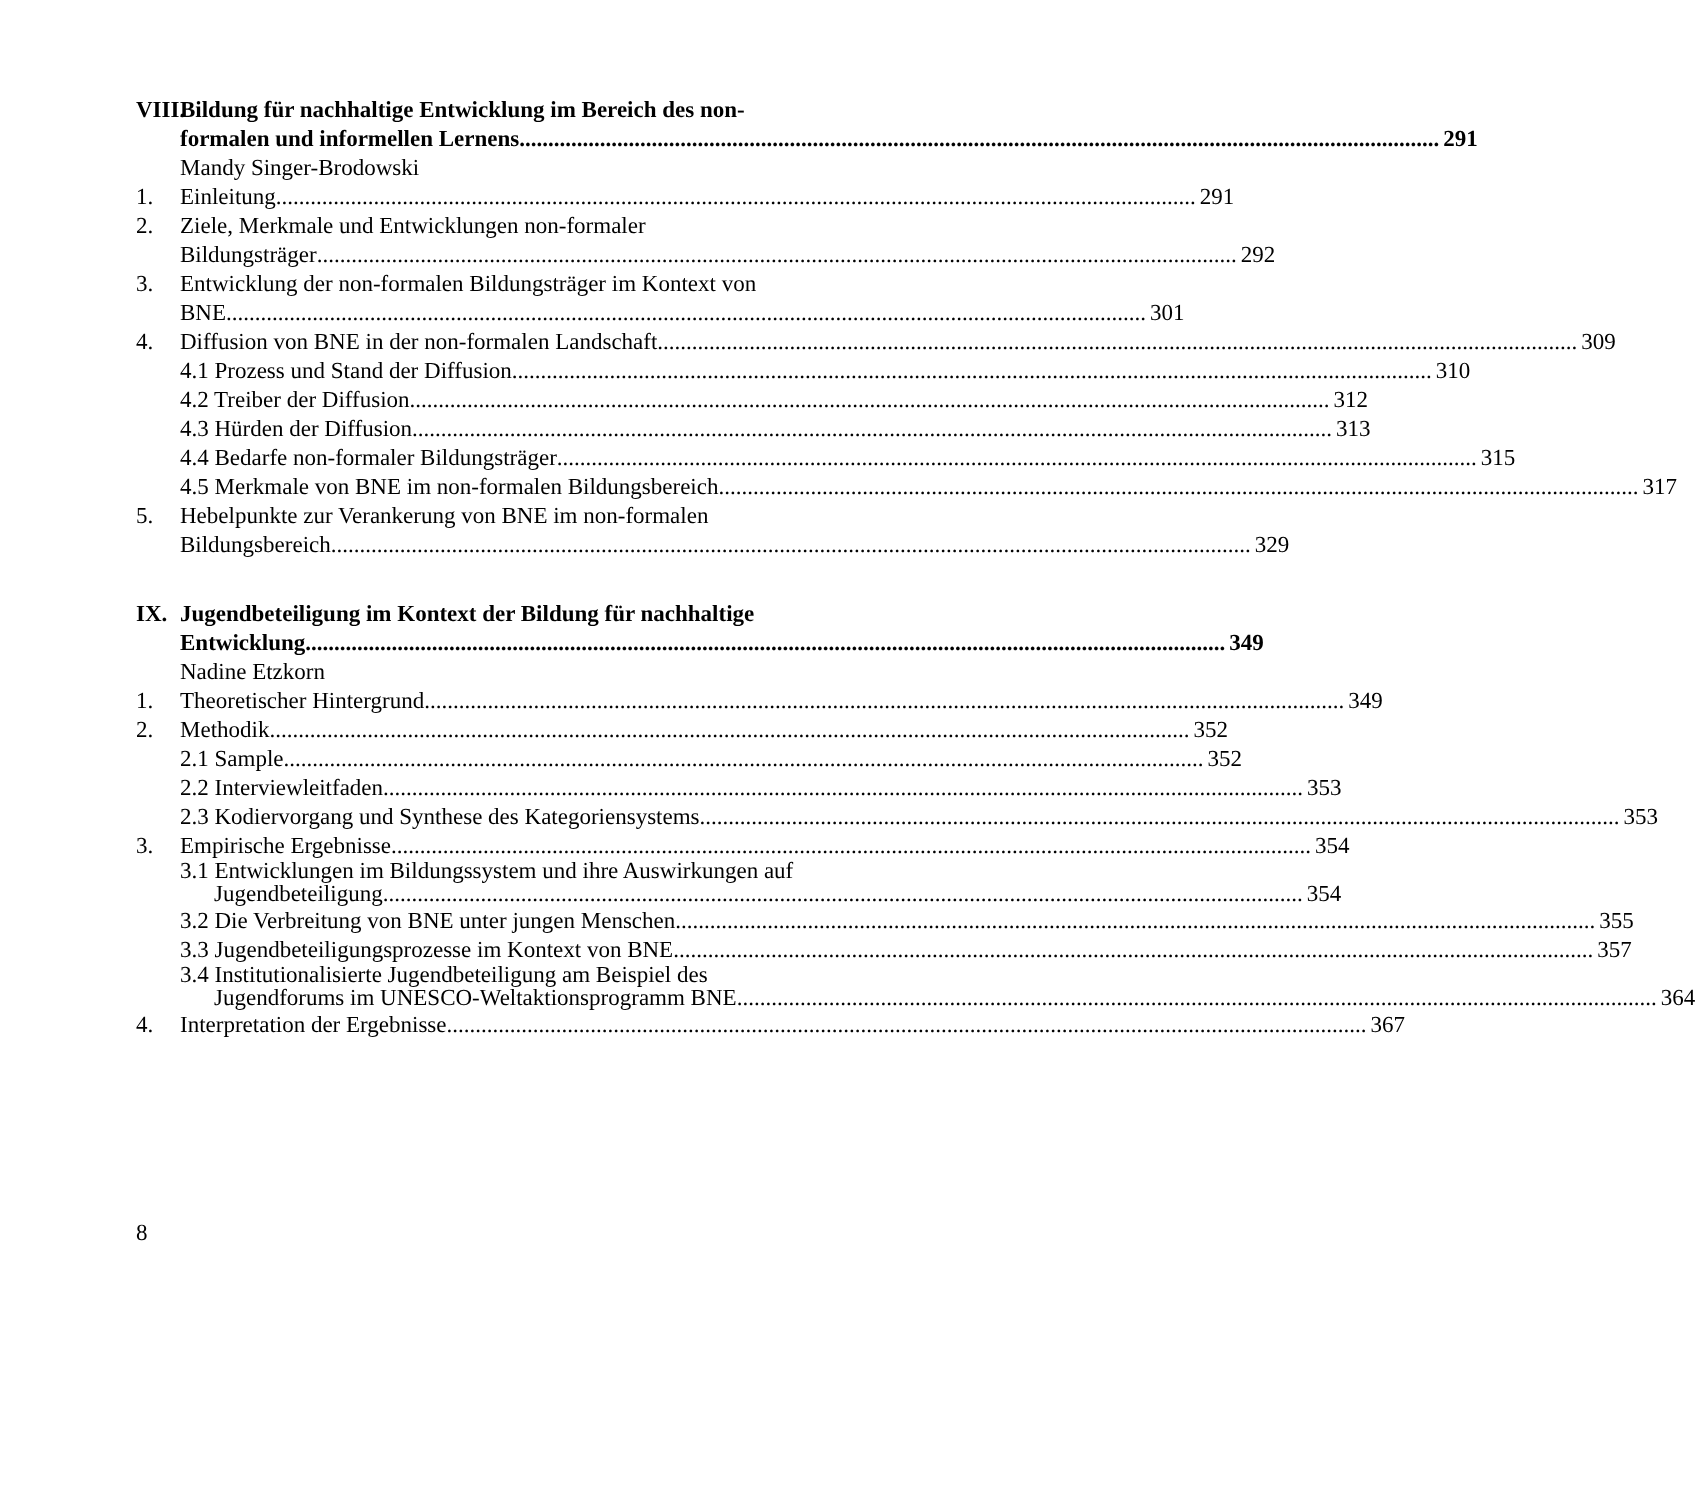VIII. Bildung für nachhaltige Entwicklung im Bereich des non-
formalen und informellen Lernens 291
Mandy Singer-Brodowski
1. Einleitung 291
2. Ziele, Merkmale und Entwicklungen non-formaler
Bildungsträger 292
3. Entwicklung der non-formalen Bildungsträger im Kontext von
BNE 301
4. Diffusion von BNE in der non-formalen Landschaft 309
4.1 Prozess und Stand der Diffusion 310
4.2 Treiber der Diffusion 312
4.3 Hürden der Diffusion 313
4.4 Bedarfe non-formaler Bildungsträger 315
4.5 Merkmale von BNE im non-formalen Bildungsbereich 317
5. Hebelpunkte zur Verankerung von BNE im non-formalen
Bildungsbereich 329
IX. Jugendbeteiligung im Kontext der Bildung für nachhaltige
Entwicklung 349
Nadine Etzkorn
1. Theoretischer Hintergrund 349
2. Methodik 352
2.1 Sample 352
2.2 Interviewleitfaden 353
2.3 Kodiervorgang und Synthese des Kategoriensystems 353
3. Empirische Ergebnisse 354
3.1 Entwicklungen im Bildungssystem und ihre Auswirkungen auf
Jugendbeteiligung 354
3.2 Die Verbreitung von BNE unter jungen Menschen 355
3.3 Jugendbeteiligungsprozesse im Kontext von BNE 357
3.4 Institutionalisierte Jugendbeteiligung am Beispiel des
Jugendforums im UNESCO-Weltaktionsprogramm BNE 364
4. Interpretation der Ergebnisse 367
8